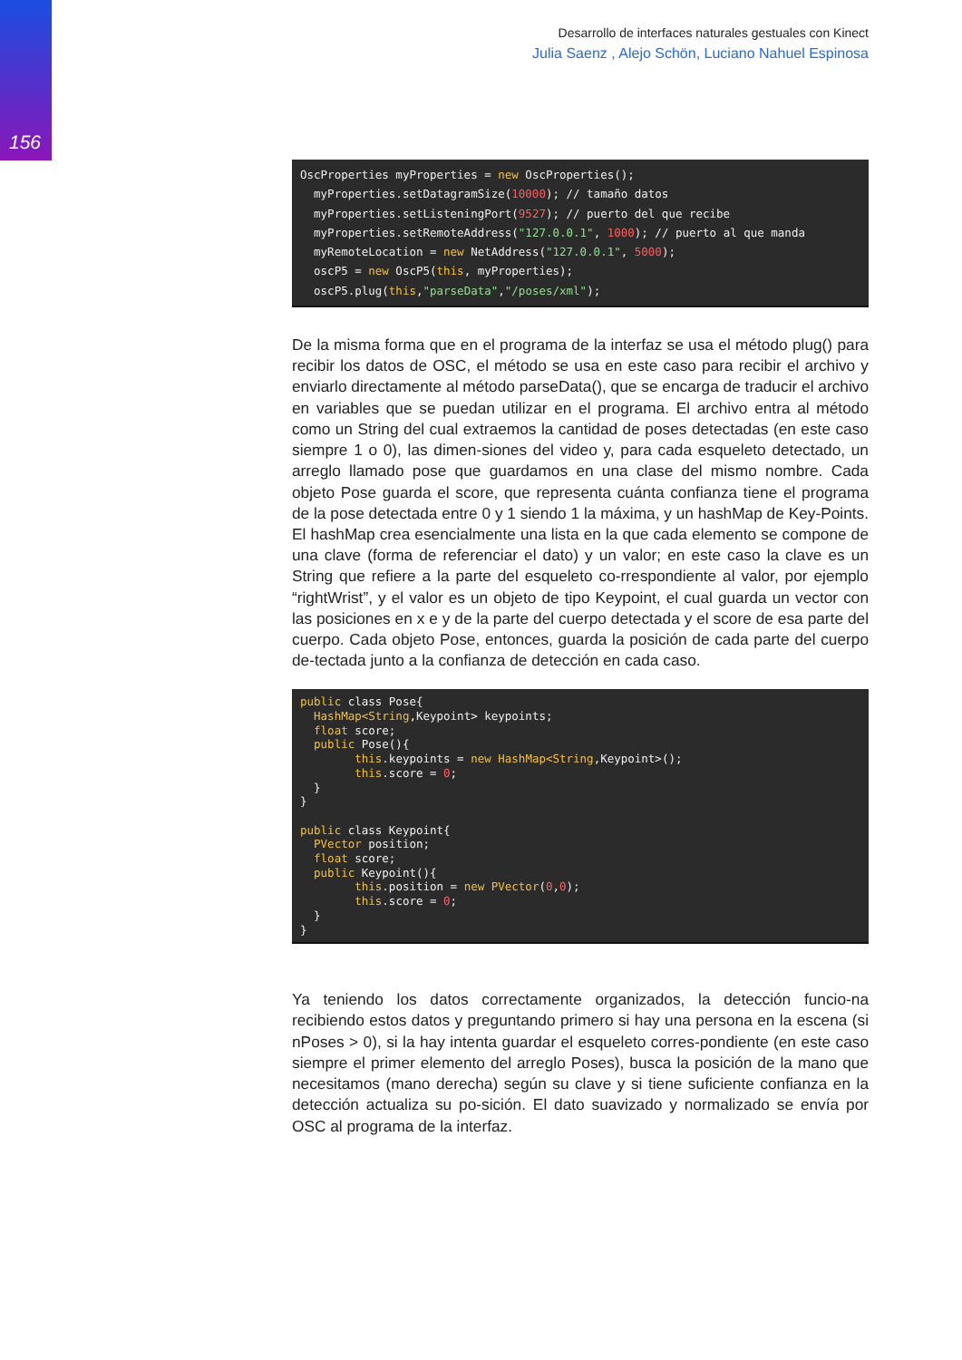156
Desarrollo de interfaces naturales gestuales con Kinect
Julia Saenz , Alejo Schön, Luciano Nahuel Espinosa
OscProperties myProperties = new OscProperties();
  myProperties.setDatagramSize(10000); // tamaño datos
  myProperties.setListeningPort(9527); // puerto del que recibe
  myProperties.setRemoteAddress("127.0.0.1", 1000); // puerto al que manda
  myRemoteLocation = new NetAddress("127.0.0.1", 5000);
  oscP5 = new OscP5(this, myProperties);
  oscP5.plug(this,"parseData","/poses/xml");
De la misma forma que en el programa de la interfaz se usa el método plug() para recibir los datos de OSC, el método se usa en este caso para recibir el archivo y enviarlo directamente al método parseData(), que se encarga de traducir el archivo en variables que se puedan utilizar en el programa. El archivo entra al método como un String del cual extraemos la cantidad de poses detectadas (en este caso siempre 1 o 0), las dimen-siones del video y, para cada esqueleto detectado, un arreglo llamado pose que guardamos en una clase del mismo nombre. Cada objeto Pose guarda el score, que representa cuánta confianza tiene el programa de la pose detectada entre 0 y 1 siendo 1 la máxima, y un hashMap de Key-Points. El hashMap crea esencialmente una lista en la que cada elemento se compone de una clave (forma de referenciar el dato) y un valor; en este caso la clave es un String que refiere a la parte del esqueleto co-rrespondiente al valor, por ejemplo “rightWrist”, y el valor es un objeto de tipo Keypoint, el cual guarda un vector con las posiciones en x e y de la parte del cuerpo detectada y el score de esa parte del cuerpo. Cada objeto Pose, entonces, guarda la posición de cada parte del cuerpo de-tectada junto a la confianza de detección en cada caso.
public class Pose{
  HashMap<String,Keypoint> keypoints;
  float score;
  public Pose(){
        this.keypoints = new HashMap<String,Keypoint>();
        this.score = 0;
  }
}

public class Keypoint{
  PVector position;
  float score;
  public Keypoint(){
        this.position = new PVector(0,0);
        this.score = 0;
  }
}
Ya teniendo los datos correctamente organizados, la detección funcio-na recibiendo estos datos y preguntando primero si hay una persona en la escena (si nPoses > 0), si la hay intenta guardar el esqueleto corres-pondiente (en este caso siempre el primer elemento del arreglo Poses), busca la posición de la mano que necesitamos (mano derecha) según su clave y si tiene suficiente confianza en la detección actualiza su po-sición. El dato suavizado y normalizado se envía por OSC al programa de la interfaz.